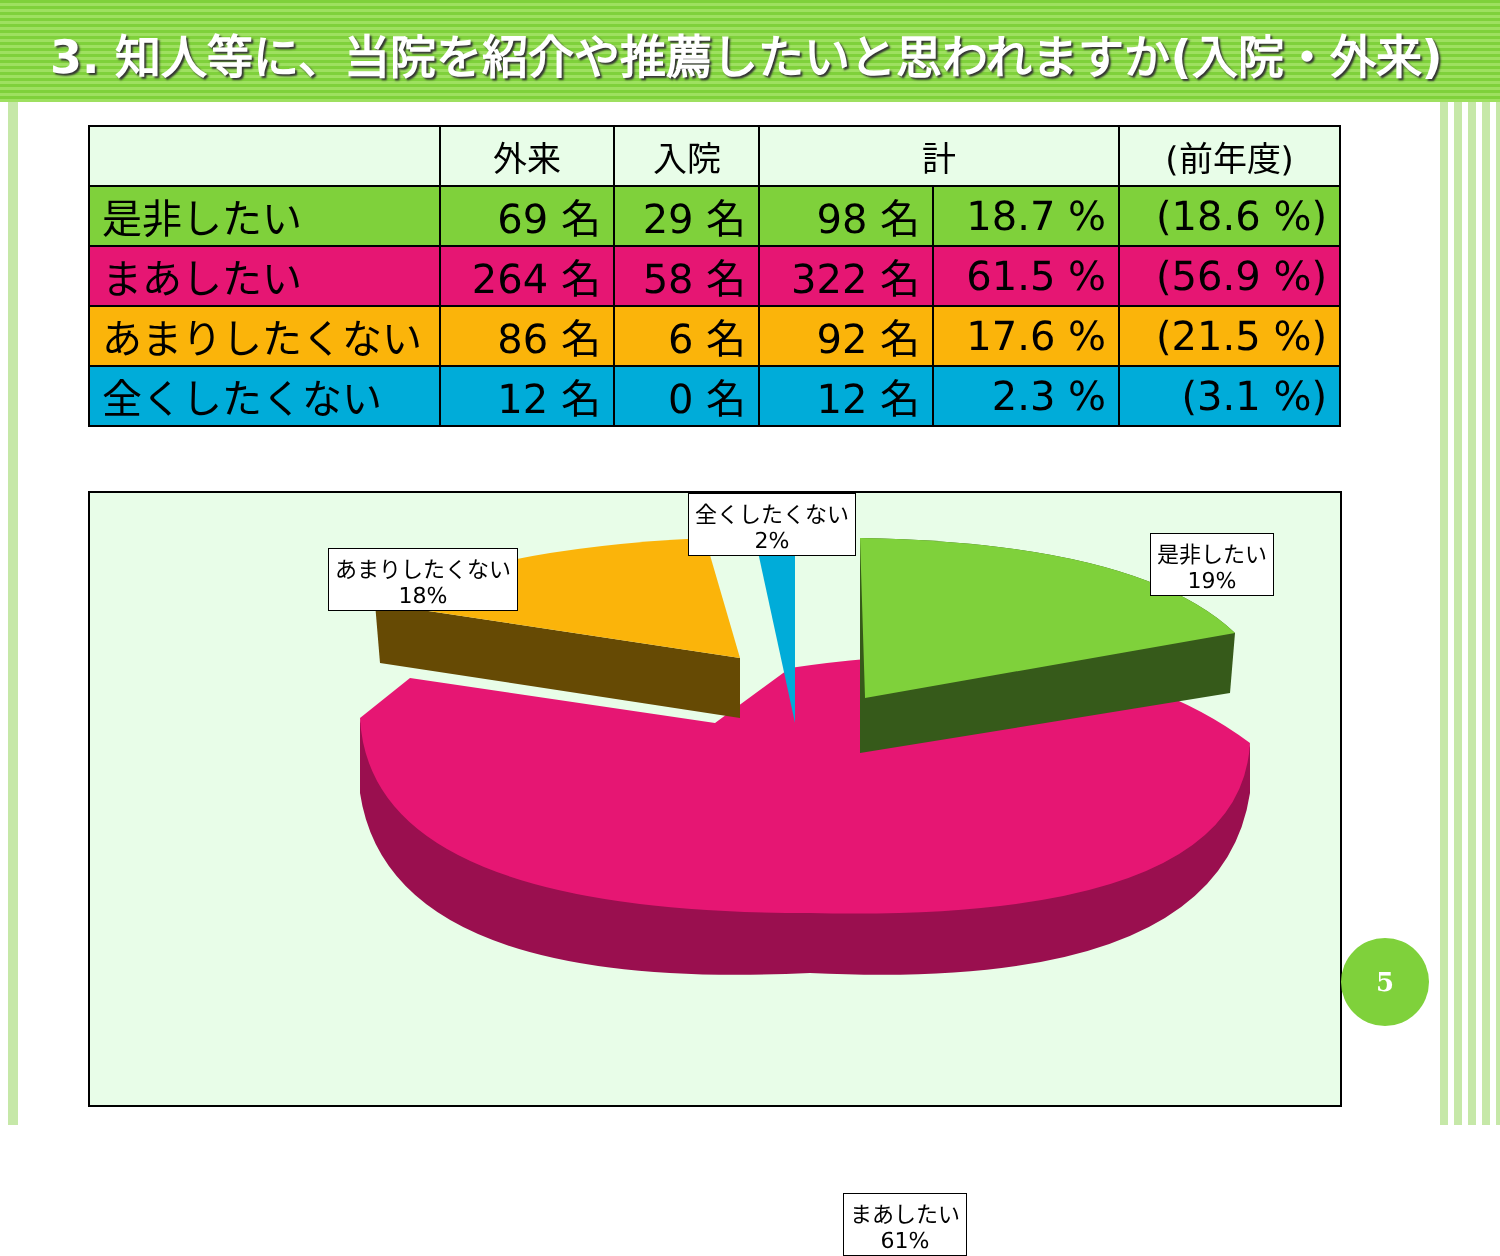3. 知人等に、当院を紹介や推薦したいと思われますか(入院・外来)
| | 外来 | 入院 | 計 | | (前年度) |
| --- | --- | --- | --- | --- | --- |
| 是非したい | 69 名 | 29 名 | 98 名 | 18.7 % | (18.6 %) |
| まあしたい | 264 名 | 58 名 | 322 名 | 61.5 % | (56.9 %) |
| あまりしたくない | 86 名 | 6 名 | 92 名 | 17.6 % | (21.5 %) |
| 全くしたくない | 12 名 | 0 名 | 12 名 | 2.3 % | (3.1 %) |
あまりしたくない
18%
全くしたくない
2%
是非したい
19%
まあしたい
61%
5